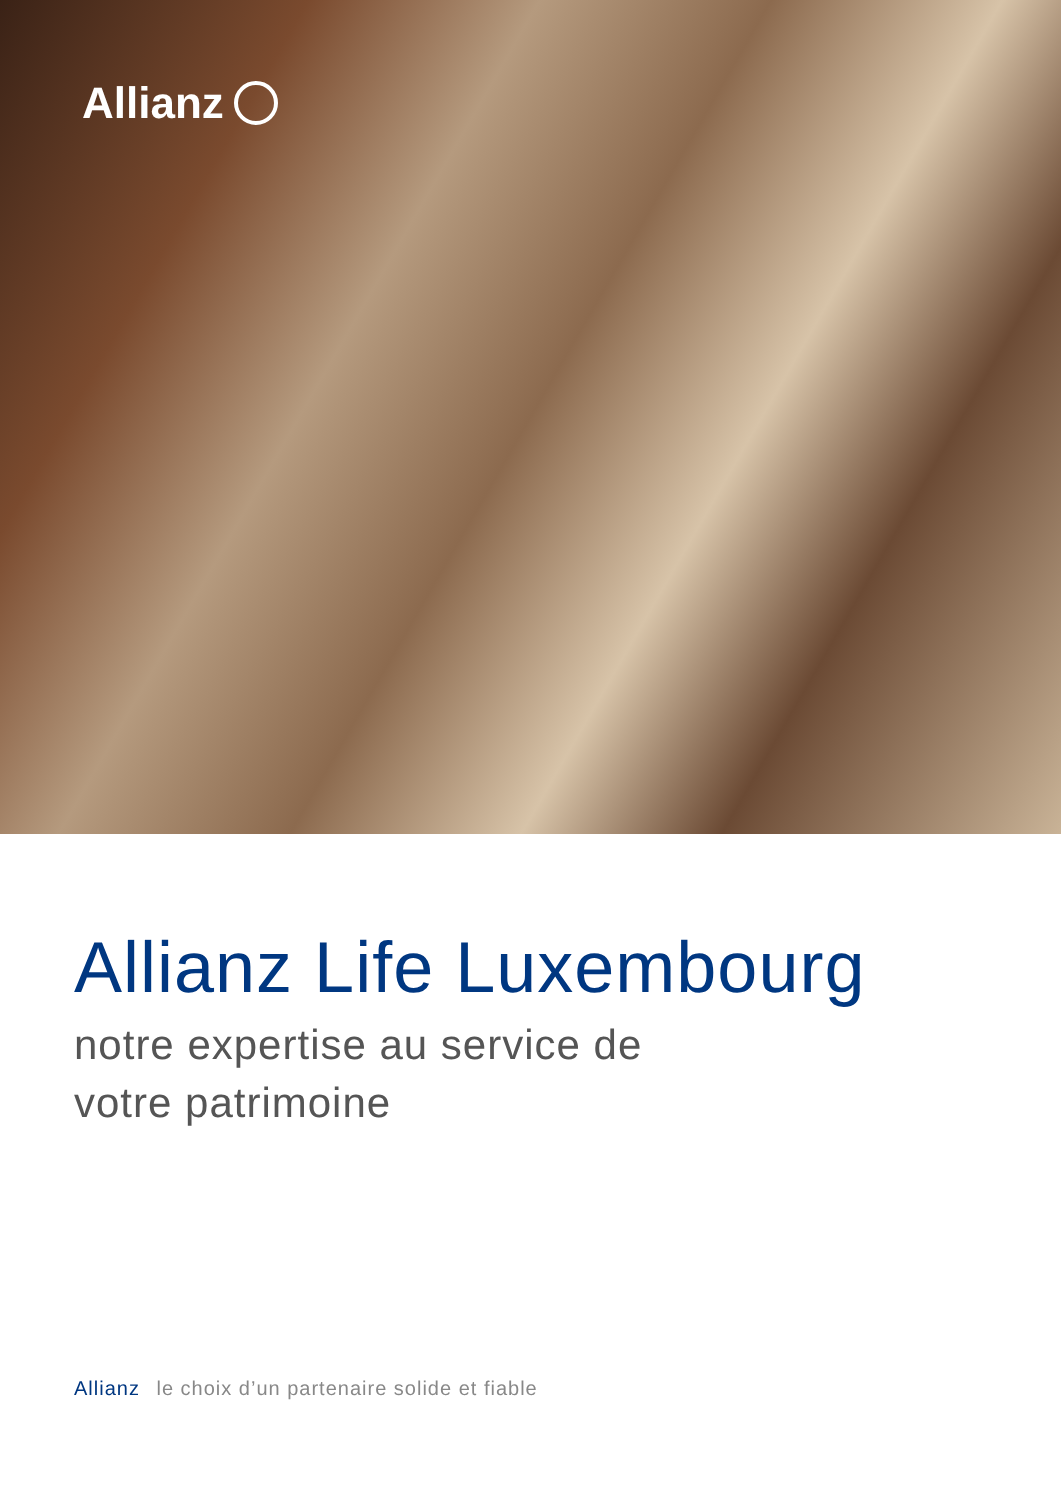Allianz
Allianz Life Luxembourg
notre expertise au service de
votre patrimoine
Allianz le choix d’un partenaire solide et fiable